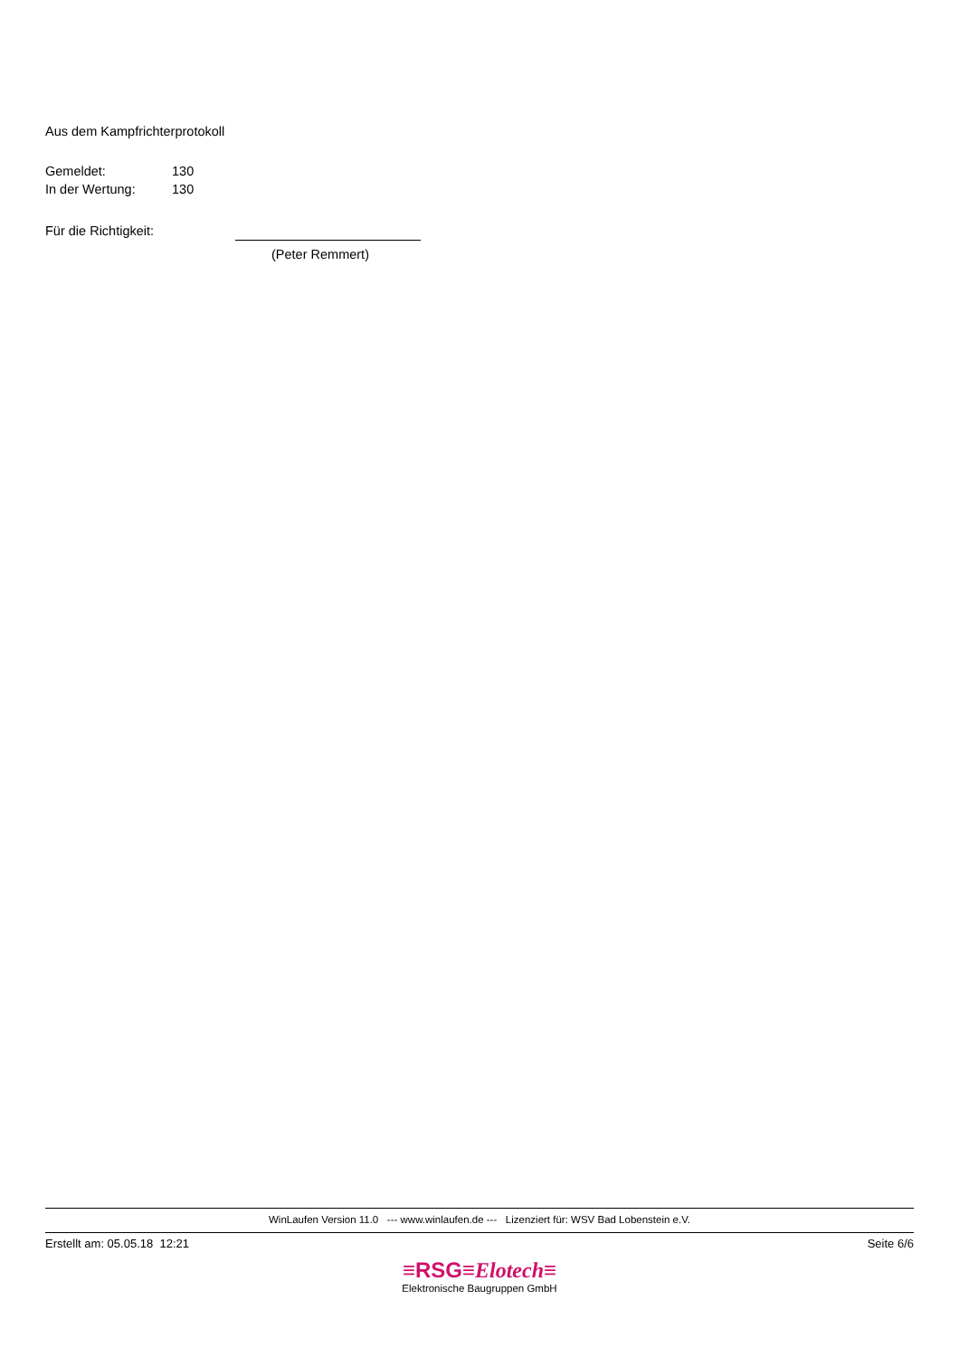Aus dem Kampfrichterprotokoll
Gemeldet: 130
In der Wertung: 130
Für die Richtigkeit:
(Peter Remmert)
WinLaufen Version 11.0 --- www.winlaufen.de --- Lizenziert für: WSV Bad Lobenstein e.V.
Erstellt am: 05.05.18 12:21 Seite 6/6
≡RSG≡Elotech≡
Elektronische Baugruppen GmbH